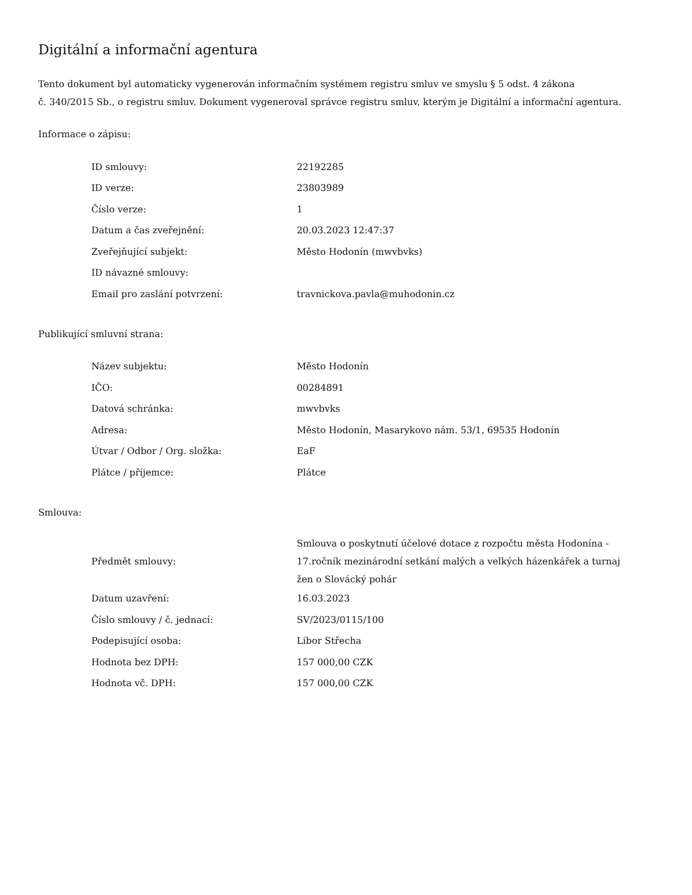Digitální a informační agentura
Tento dokument byl automaticky vygenerován informačním systémem registru smluv ve smyslu § 5 odst. 4 zákona
č. 340/2015 Sb., o registru smluv. Dokument vygeneroval správce registru smluv, kterým je Digitální a informační agentura.
Informace o zápisu:
| ID smlouvy: | 22192285 |
| ID verze: | 23803989 |
| Číslo verze: | 1 |
| Datum a čas zveřejnění: | 20.03.2023 12:47:37 |
| Zveřejňující subjekt: | Město Hodonín (mwvbvks) |
| ID návazné smlouvy: | |
| Email pro zaslání potvrzení: | travnickova.pavla@muhodonin.cz |
Publikující smluvní strana:
| Název subjektu: | Město Hodonín |
| IČO: | 00284891 |
| Datová schránka: | mwvbvks |
| Adresa: | Město Hodonín, Masarykovo nám. 53/1, 69535 Hodonín |
| Útvar / Odbor / Org. složka: | EaF |
| Plátce / příjemce: | Plátce |
Smlouva:
| Předmět smlouvy: | Smlouva o poskytnutí účelové dotace z rozpočtu města Hodonína - 17.ročník mezinárodní setkání malých a velkých házenkářek a turnaj žen o Slovácký pohár |
| Datum uzavření: | 16.03.2023 |
| Číslo smlouvy / č. jednací: | SV/2023/0115/100 |
| Podepisující osoba: | Libor Střecha |
| Hodnota bez DPH: | 157 000,00 CZK |
| Hodnota vč. DPH: | 157 000,00 CZK |